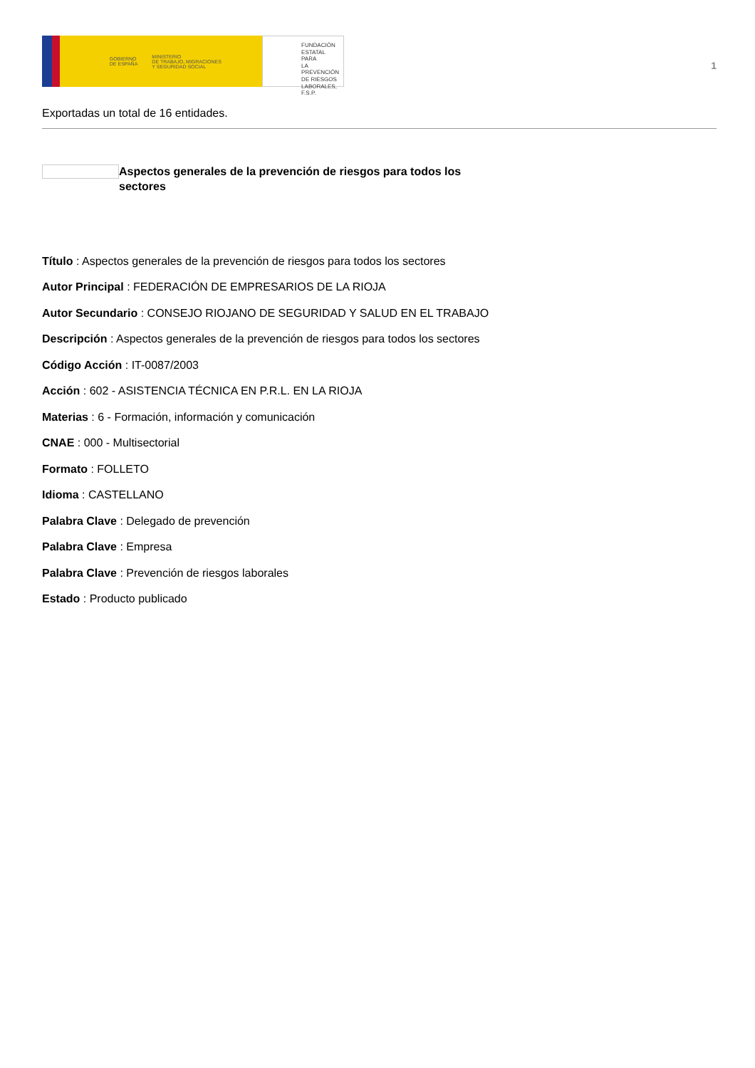GOBIERNO
DE ESPAÑA MINISTERIO
DE TRABAJO, MIGRACIONES
Y SEGURIDAD SOCIAL
FUNDACIÓN
ESTATAL PARA
LA PREVENCIÓN
DE RIESGOS
LABORALES, F.S.P.
1
Exportadas un total de 16 entidades.
Aspectos generales de la prevención de riesgos para todos los sectores
Título : Aspectos generales de la prevención de riesgos para todos los sectores
Autor Principal : FEDERACIÓN DE EMPRESARIOS DE LA RIOJA
Autor Secundario : CONSEJO RIOJANO DE SEGURIDAD Y SALUD EN EL TRABAJO
Descripción : Aspectos generales de la prevención de riesgos para todos los sectores
Código Acción : IT-0087/2003
Acción : 602 - ASISTENCIA TÉCNICA EN P.R.L. EN LA RIOJA
Materias : 6 - Formación, información y comunicación
CNAE : 000 - Multisectorial
Formato : FOLLETO
Idioma : CASTELLANO
Palabra Clave : Delegado de prevención
Palabra Clave : Empresa
Palabra Clave : Prevención de riesgos laborales
Estado : Producto publicado